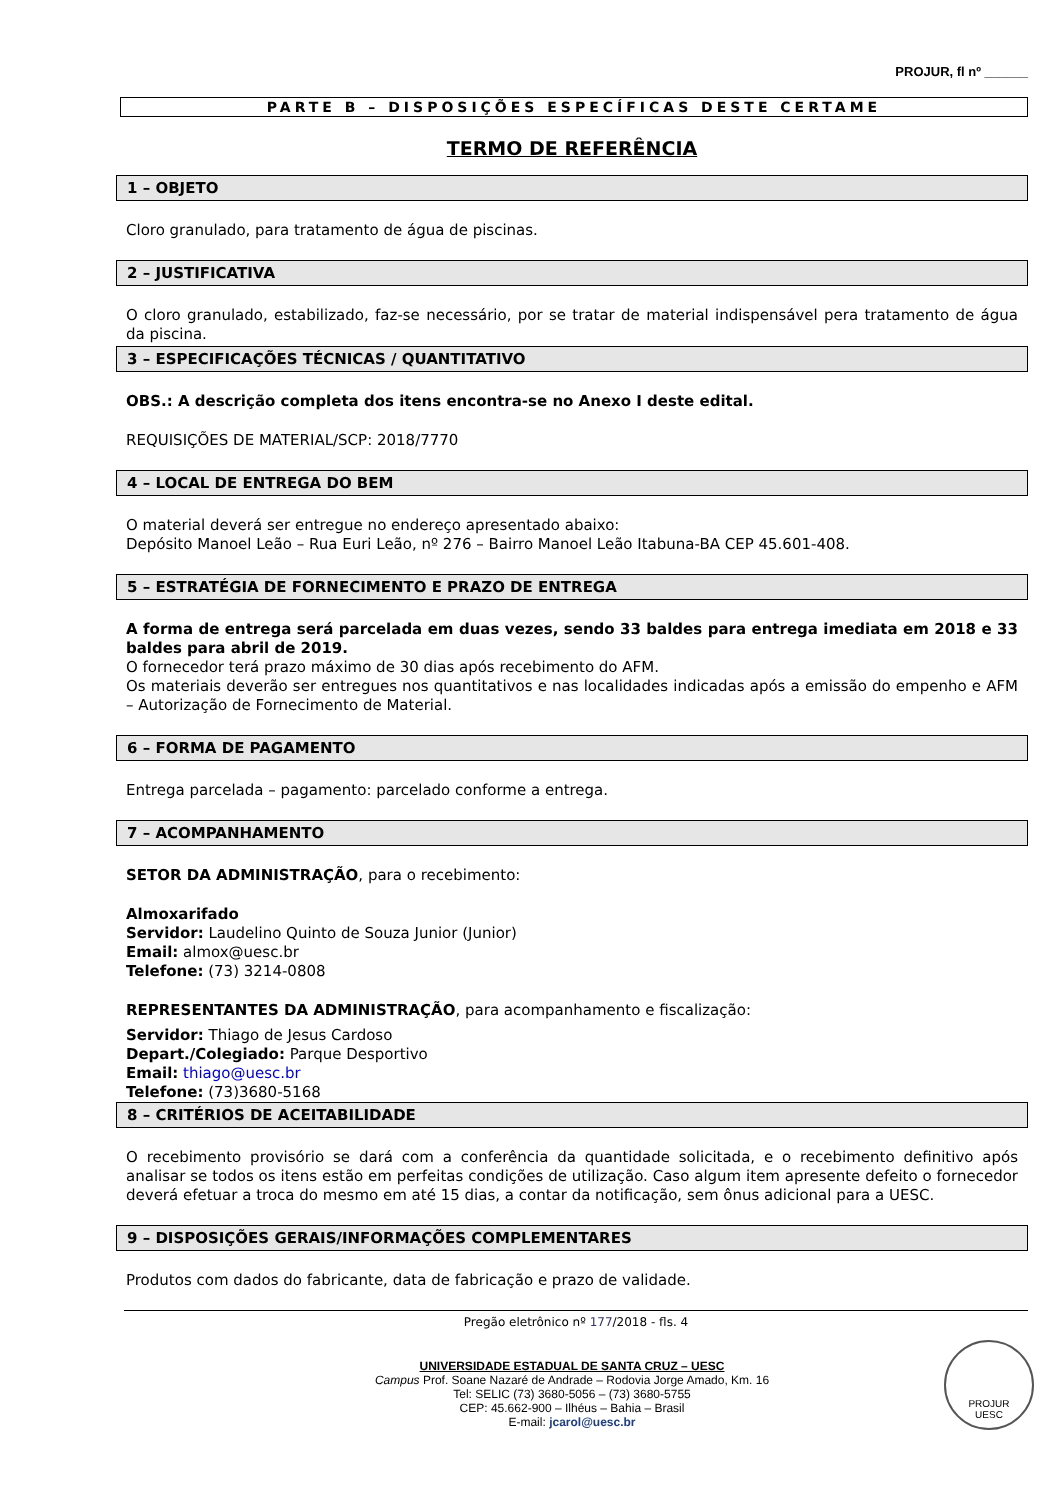PROJUR, fl nº ______
PARTE B – DISPOSIÇÕES ESPECÍFICAS DESTE CERTAME
TERMO DE REFERÊNCIA
1 – OBJETO
Cloro granulado, para tratamento de água de piscinas.
2 – JUSTIFICATIVA
O cloro granulado, estabilizado, faz-se necessário, por se tratar de material indispensável pera tratamento de água da piscina.
3 – ESPECIFICAÇÕES TÉCNICAS / QUANTITATIVO
OBS.: A descrição completa dos itens encontra-se no Anexo I deste edital.
REQUISIÇÕES DE MATERIAL/SCP: 2018/7770
4 – LOCAL DE ENTREGA DO BEM
O material deverá ser entregue no endereço apresentado abaixo:
Depósito Manoel Leão – Rua Euri Leão, nº 276 – Bairro Manoel Leão Itabuna-BA CEP 45.601-408.
5 – ESTRATÉGIA DE FORNECIMENTO E PRAZO DE ENTREGA
A forma de entrega será parcelada em duas vezes, sendo 33 baldes para entrega imediata em 2018 e 33 baldes para abril de 2019.
O fornecedor terá prazo máximo de 30 dias após recebimento do AFM.
Os materiais deverão ser entregues nos quantitativos e nas localidades indicadas após a emissão do empenho e AFM – Autorização de Fornecimento de Material.
6 – FORMA DE PAGAMENTO
Entrega parcelada – pagamento: parcelado conforme a entrega.
7 – ACOMPANHAMENTO
SETOR DA ADMINISTRAÇÃO, para o recebimento:
Almoxarifado
Servidor: Laudelino Quinto de Souza Junior (Junior)
Email: almox@uesc.br
Telefone: (73) 3214-0808
REPRESENTANTES DA ADMINISTRAÇÃO, para acompanhamento e fiscalização:
Servidor: Thiago de Jesus Cardoso
Depart./Colegiado: Parque Desportivo
Email: thiago@uesc.br
Telefone: (73)3680-5168
8 – CRITÉRIOS DE ACEITABILIDADE
O recebimento provisório se dará com a conferência da quantidade solicitada, e o recebimento definitivo após analisar se todos os itens estão em perfeitas condições de utilização. Caso algum item apresente defeito o fornecedor deverá efetuar a troca do mesmo em até 15 dias, a contar da notificação, sem ônus adicional para a UESC.
9 – DISPOSIÇÕES GERAIS/INFORMAÇÕES COMPLEMENTARES
Produtos com dados do fabricante, data de fabricação e prazo de validade.
Pregão eletrônico nº 177/2018 - fls. 4
UNIVERSIDADE ESTADUAL DE SANTA CRUZ – UESC
Campus Prof. Soane Nazaré de Andrade – Rodovia Jorge Amado, Km. 16
Tel: SELIC (73) 3680-5056 – (73) 3680-5755
CEP: 45.662-900 – Ilhéus – Bahia – Brasil
E-mail: jcarol@uesc.br
PROJUR
UESC